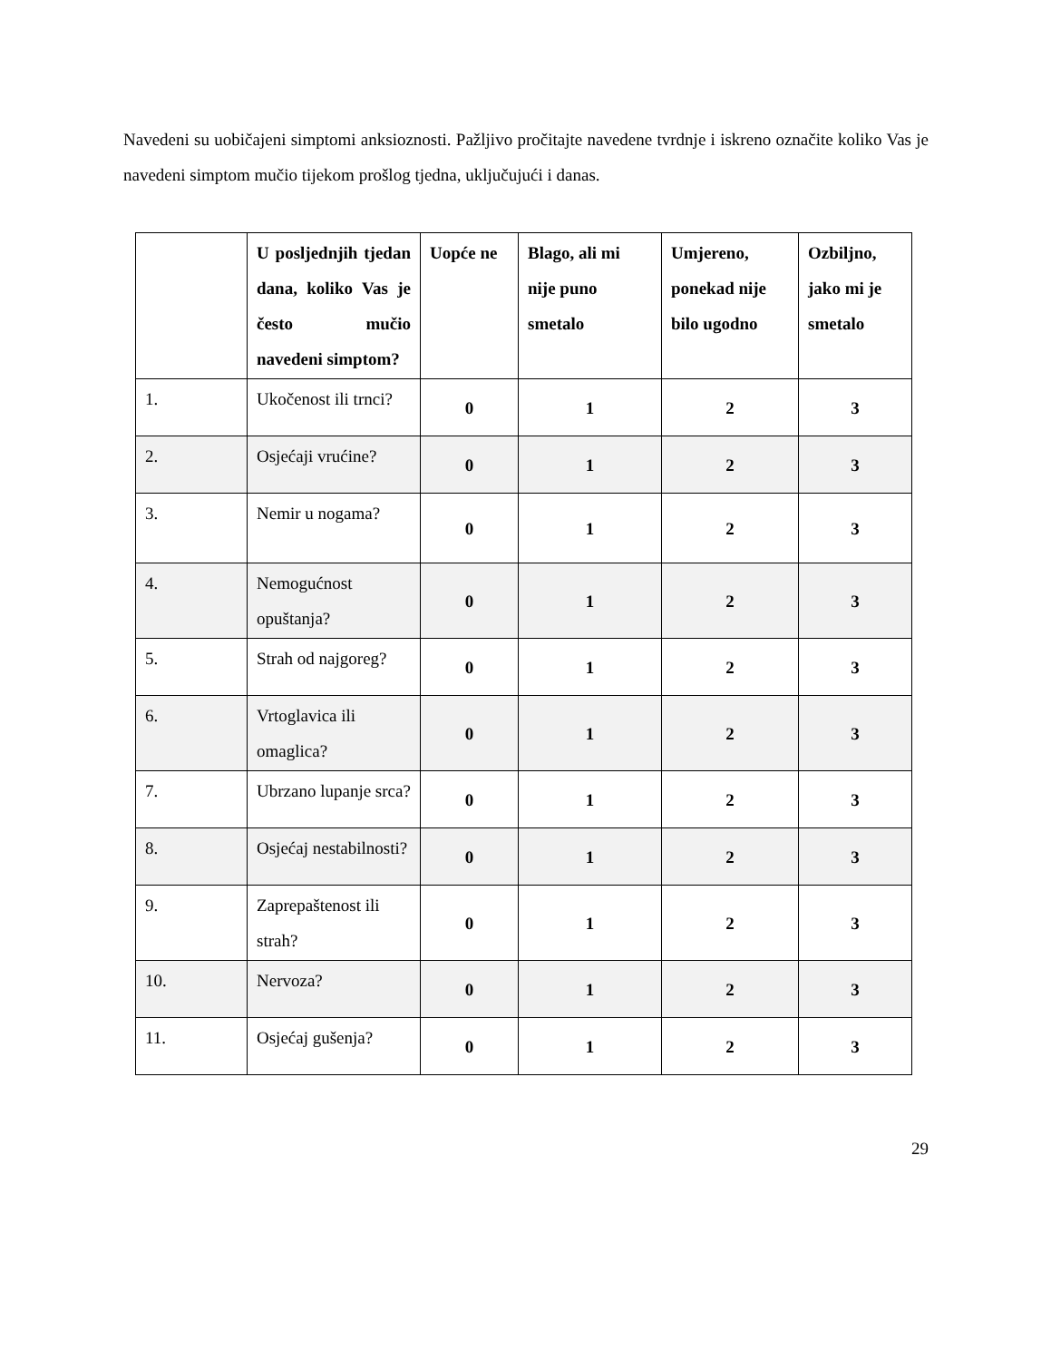Navedeni su uobičajeni simptomi anksioznosti. Pažljivo pročitajte navedene tvrdnje i iskreno označite koliko Vas je navedeni simptom mučio tijekom prošlog tjedna, uključujući i danas.
| | U posljednjih tjedan dana, koliko Vas je često mučio navedeni simptom? | Uopće ne | Blago, ali mi nije puno smetalo | Umjereno, ponekad nije bilo ugodno | Ozbiljno, jako mi je smetalo |
| --- | --- | --- | --- | --- | --- |
| 1. | Ukočenost ili trnci? | 0 | 1 | 2 | 3 |
| 2. | Osjećaji vrućine? | 0 | 1 | 2 | 3 |
| 3. | Nemir u nogama? | 0 | 1 | 2 | 3 |
| 4. | Nemogućnost opuštanja? | 0 | 1 | 2 | 3 |
| 5. | Strah od najgoreg? | 0 | 1 | 2 | 3 |
| 6. | Vrtoglavica ili omaglica? | 0 | 1 | 2 | 3 |
| 7. | Ubrzano lupanje srca? | 0 | 1 | 2 | 3 |
| 8. | Osjećaj nestabilnosti? | 0 | 1 | 2 | 3 |
| 9. | Zaprepaštenost ili strah? | 0 | 1 | 2 | 3 |
| 10. | Nervoza? | 0 | 1 | 2 | 3 |
| 11. | Osjećaj gušenja? | 0 | 1 | 2 | 3 |
29